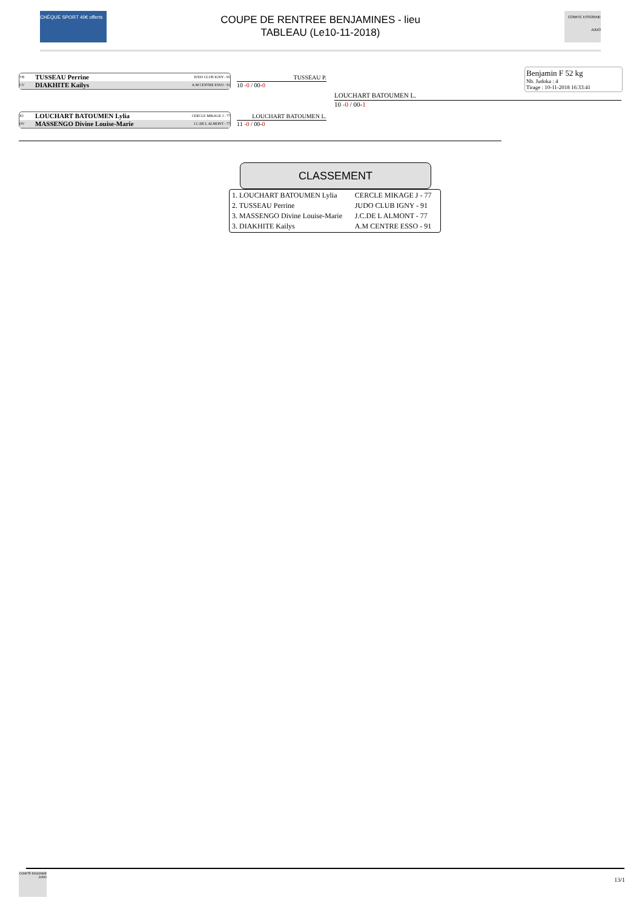CHÈQUE SPORT 40€ offerts
COUPE DE RENTREE BENJAMINES - lieu
TABLEAU (Le10-11-2018)
COMITÉ ESSONNE JUDO
Benjamin F 52 kg
Nb. Judoka : 4
Tirage : 10-11-2018 16:33:41
VB TUSSEAU Perrine JUDO CLUB IGNY - 91
CV DIAKHITE Kailys A.M CENTRE ESSO - 91
JO LOUCHART BATOUMEN Lylia CERCLE MIKAGE J - 77
OV MASSENGO Divine Louise-Marie J.C.DE L ALMONT - 77
TUSSEAU P.
10 -0 / 00-0
LOUCHART BATOUMEN L.
11 -0 / 00-0
LOUCHART BATOUMEN L.
10 -0 / 00-1
CLASSEMENT
| 1. LOUCHART BATOUMEN Lylia | CERCLE MIKAGE J - 77 |
| 2. TUSSEAU Perrine | JUDO CLUB IGNY - 91 |
| 3. MASSENGO Divine Louise-Marie | J.C.DE L ALMONT - 77 |
| 3. DIAKHITE Kailys | A.M CENTRE ESSO - 91 |
COMITÉ ESSONNE JUDO
13/1